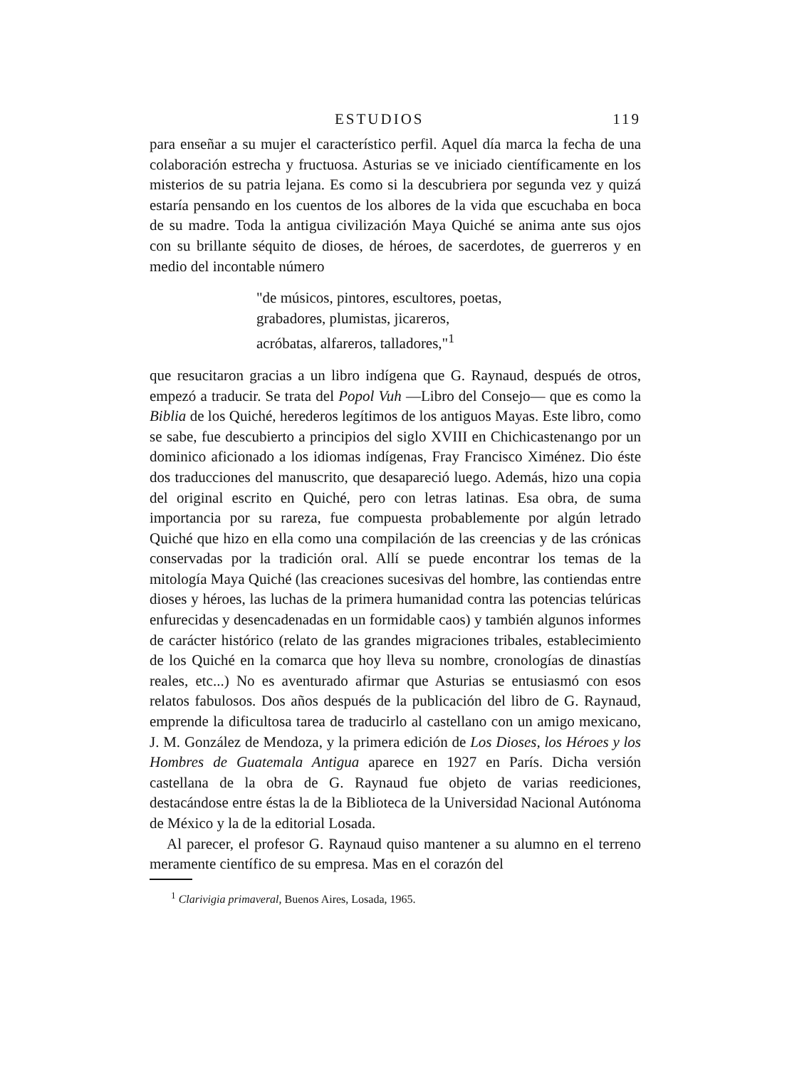ESTUDIOS 119
para enseñar a su mujer el característico perfil. Aquel día marca la fecha de una colaboración estrecha y fructuosa. Asturias se ve iniciado científicamente en los misterios de su patria lejana. Es como si la descubriera por segunda vez y quizá estaría pensando en los cuentos de los albores de la vida que escuchaba en boca de su madre. Toda la antigua civilización Maya Quiché se anima ante sus ojos con su brillante séquito de dioses, de héroes, de sacerdotes, de guerreros y en medio del incontable número
"de músicos, pintores, escultores, poetas,
grabadores, plumistas, jicareros,
acróbatas, alfareros, talladores,"<sup>1</sup>
que resucitaron gracias a un libro indígena que G. Raynaud, después de otros, empezó a traducir. Se trata del Popol Vuh —Libro del Consejo— que es como la Biblia de los Quiché, herederos legítimos de los antiguos Mayas. Este libro, como se sabe, fue descubierto a principios del siglo XVIII en Chichicastenango por un dominico aficionado a los idiomas indígenas, Fray Francisco Ximénez. Dio éste dos traducciones del manuscrito, que desapareció luego. Además, hizo una copia del original escrito en Quiché, pero con letras latinas. Esa obra, de suma importancia por su rareza, fue compuesta probablemente por algún letrado Quiché que hizo en ella como una compilación de las creencias y de las crónicas conservadas por la tradición oral. Allí se puede encontrar los temas de la mitología Maya Quiché (las creaciones sucesivas del hombre, las contiendas entre dioses y héroes, las luchas de la primera humanidad contra las potencias telúricas enfurecidas y desencadenadas en un formidable caos) y también algunos informes de carácter histórico (relato de las grandes migraciones tribales, establecimiento de los Quiché en la comarca que hoy lleva su nombre, cronologías de dinastías reales, etc...) No es aventurado afirmar que Asturias se entusiasmó con esos relatos fabulosos. Dos años después de la publicación del libro de G. Raynaud, emprende la dificultosa tarea de traducirlo al castellano con un amigo mexicano, J. M. González de Mendoza, y la primera edición de Los Dioses, los Héroes y los Hombres de Guatemala Antigua aparece en 1927 en París. Dicha versión castellana de la obra de G. Raynaud fue objeto de varias reediciones, destacándose entre éstas la de la Biblioteca de la Universidad Nacional Autónoma de México y la de la editorial Losada.
Al parecer, el profesor G. Raynaud quiso mantener a su alumno en el terreno meramente científico de su empresa. Mas en el corazón del
<sup>1</sup> Clarivigia primaveral, Buenos Aires, Losada, 1965.